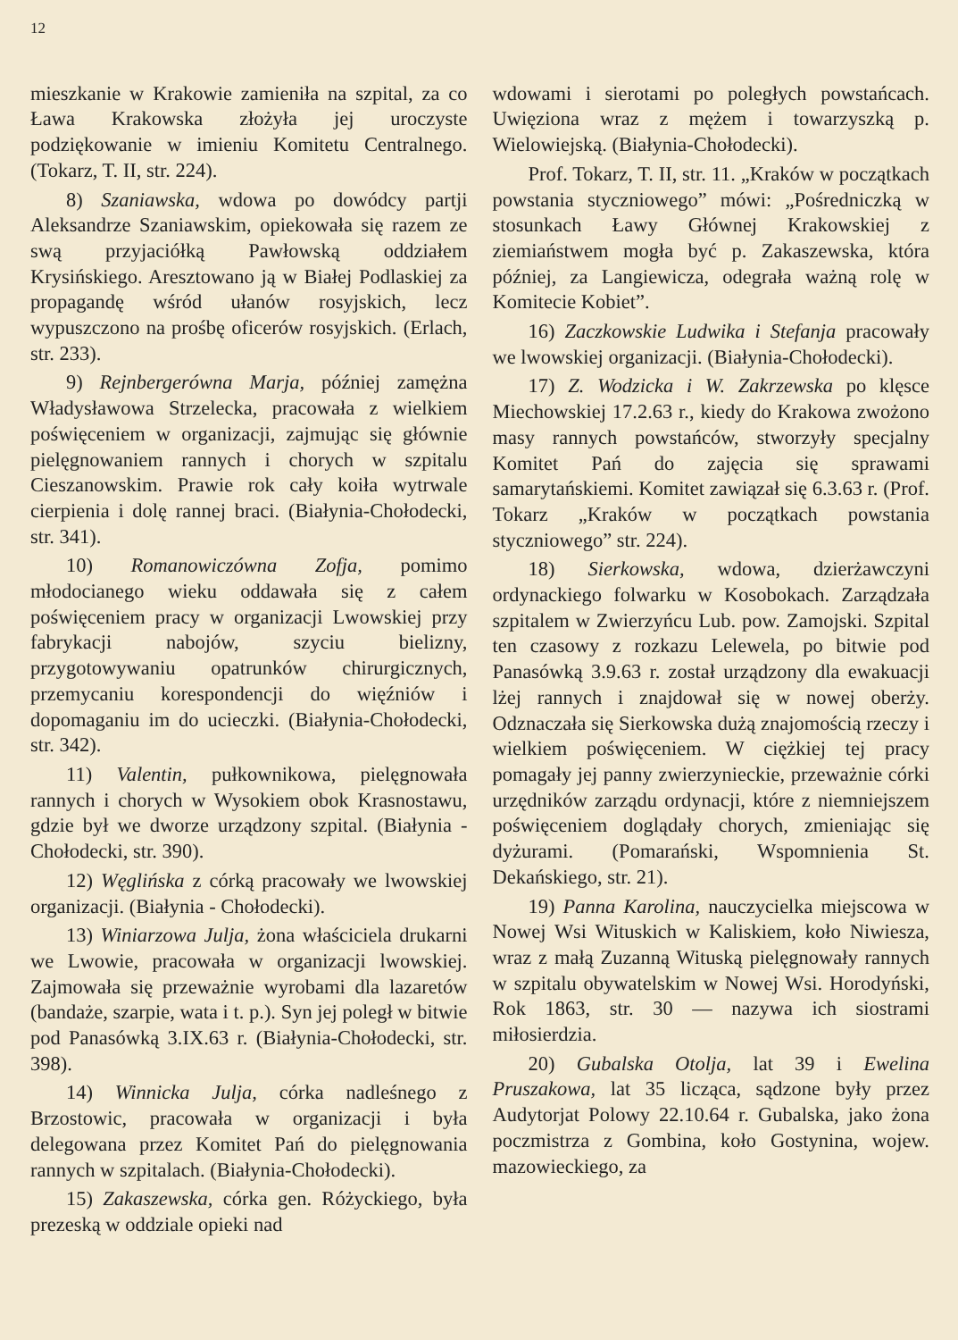12
mieszkanie w Krakowie zamieniła na szpital, za co Ława Krakowska złożyła jej uroczyste podziękowanie w imieniu Komitetu Centralnego. (Tokarz, T. II, str. 224).
8) Szaniawska, wdowa po dowódcy partji Aleksandrze Szaniawskim, opiekowała się razem ze swą przyjaciółką Pawłowską oddziałem Krysińskiego. Aresztowano ją w Białej Podlaskiej za propagandę wśród ułanów rosyjskich, lecz wypuszczono na prośbę oficerów rosyjskich. (Erlach, str. 233).
9) Rejnbergerówna Marja, później zamężna Władysławowa Strzelecka, pracowała z wielkiem poświęceniem w organizacji, zajmując się głównie pielęgnowaniem rannych i chorych w szpitalu Cieszanowskim. Prawie rok cały koiła wytrwale cierpienia i dolę rannej braci. (Białynia-Chołodecki, str. 341).
10) Romanowiczówna Zofja, pomimo młodocianego wieku oddawała się z całem poświęceniem pracy w organizacji Lwowskiej przy fabrykacji nabojów, szyciu bielizny, przygotowywaniu opatrunków chirurgicznych, przemycaniu korespondencji do więźniów i dopomaganiu im do ucieczki. (Białynia-Chołodecki, str. 342).
11) Valentin, pułkownikowa, pielęgnowała rannych i chorych w Wysokiem obok Krasnostawu, gdzie był we dworze urządzony szpital. (Białynia - Chołodecki, str. 390).
12) Węglińska z córką pracowały we lwowskiej organizacji. (Białynia - Chołodecki).
13) Winiarzowa Julja, żona właściciela drukarni we Lwowie, pracowała w organizacji lwowskiej. Zajmowała się przeważnie wyrobami dla lazaretów (bandaże, szarpie, wata i t. p.). Syn jej poległ w bitwie pod Panasówką 3.IX.63 r. (Białynia-Chołodecki, str. 398).
14) Winnicka Julja, córka nadleśnego z Brzostowic, pracowała w organizacji i była delegowana przez Komitet Pań do pielęgnowania rannych w szpitalach. (Białynia-Chołodecki).
15) Zakaszewska, córka gen. Różyckiego, była prezeską w oddziale opieki nad
wdowami i sierotami po poległych powstańcach. Uwięziona wraz z mężem i towarzyszką p. Wielowiejską. (Białynia-Chołodecki).
Prof. Tokarz, T. II, str. 11. „Kraków w początkach powstania styczniowego” mówi: „Pośredniczką w stosunkach Ławy Głównej Krakowskiej z ziemiaństwem mogła być p. Zakaszewska, która później, za Langiewicza, odegrała ważną rolę w Komitecie Kobiet”.
16) Zaczkowskie Ludwika i Stefanja pracowały we lwowskiej organizacji. (Białynia-Chołodecki).
17) Z. Wodzicka i W. Zakrzewska po klęsce Miechowskiej 17.2.63 r., kiedy do Krakowa zwożono masy rannych powstańców, stworzyły specjalny Komitet Pań do zajęcia się sprawami samarytańskiemi. Komitet zawiązał się 6.3.63 r. (Prof. Tokarz „Kraków w początkach powstania styczniowego” str. 224).
18) Sierkowska, wdowa, dzierżawczyni ordynackiego folwarku w Kosobokach. Zarządzała szpitalem w Zwierzyńcu Lub. pow. Zamojski. Szpital ten czasowy z rozkazu Lelewela, po bitwie pod Panasówką 3.9.63 r. został urządzony dla ewakuacji lżej rannych i znajdował się w nowej oberży. Odznaczała się Sierkowska dużą znajomością rzeczy i wielkiem poświęceniem. W ciężkiej tej pracy pomagały jej panny zwierzynieckie, przeważnie córki urzędników zarządu ordynacji, które z niemniejszem poświęceniem doglądały chorych, zmieniając się dyżurami. (Pomarański, Wspomnienia St. Dekańskiego, str. 21).
19) Panna Karolina, nauczycielka miejscowa w Nowej Wsi Wituskich w Kaliskiem, koło Niwiesza, wraz z małą Zuzanną Wituską pielęgnowały rannych w szpitalu obywatelskim w Nowej Wsi. Horodyński, Rok 1863, str. 30 — nazywa ich siostrami miłosierdzia.
20) Gubalska Otolja, lat 39 i Ewelina Pruszakowa, lat 35 licząca, sądzone były przez Audytorjat Polowy 22.10.64 r. Gubalska, jako żona poczmistrza z Gombina, koło Gostynina, wojew. mazowieckiego, za